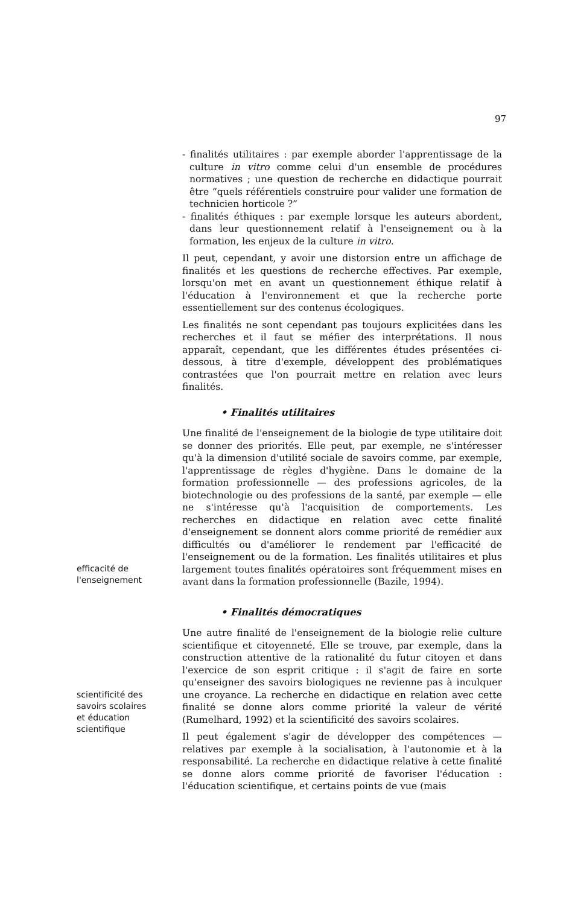97
- finalités utilitaires : par exemple aborder l'apprentissage de la culture in vitro comme celui d'un ensemble de procédures normatives ; une question de recherche en didactique pourrait être “quels référentiels construire pour valider une formation de technicien horticole ?”
- finalités éthiques : par exemple lorsque les auteurs abordent, dans leur questionnement relatif à l'enseignement ou à la formation, les enjeux de la culture in vitro.
Il peut, cependant, y avoir une distorsion entre un affichage de finalités et les questions de recherche effectives. Par exemple, lorsqu'on met en avant un questionnement éthique relatif à l'éducation à l'environnement et que la recherche porte essentiellement sur des contenus écologiques.
Les finalités ne sont cependant pas toujours explicitées dans les recherches et il faut se méfier des interprétations. Il nous apparaît, cependant, que les différentes études présentées ci-dessous, à titre d'exemple, développent des problématiques contrastées que l'on pourrait mettre en relation avec leurs finalités.
• Finalités utilitaires
efficacité de
l'enseignement
Une finalité de l'enseignement de la biologie de type utilitaire doit se donner des priorités. Elle peut, par exemple, ne s'intéresser qu'à la dimension d'utilité sociale de savoirs comme, par exemple, l'apprentissage de règles d'hygiène. Dans le domaine de la formation professionnelle — des professions agricoles, de la biotechnologie ou des professions de la santé, par exemple — elle ne s'intéresse qu'à l'acquisition de comportements. Les recherches en didactique en relation avec cette finalité d'enseignement se donnent alors comme priorité de remédier aux difficultés ou d'améliorer le rendement par l'efficacité de l'enseignement ou de la formation. Les finalités utilitaires et plus largement toutes finalités opératoires sont fréquemment mises en avant dans la formation professionnelle (Bazile, 1994).
• Finalités démocratiques
scientificité des
savoirs scolaires
et éducation
scientifique
Une autre finalité de l'enseignement de la biologie relie culture scientifique et citoyenneté. Elle se trouve, par exemple, dans la construction attentive de la rationalité du futur citoyen et dans l'exercice de son esprit critique : il s'agit de faire en sorte qu'enseigner des savoirs biologiques ne revienne pas à inculquer une croyance. La recherche en didactique en relation avec cette finalité se donne alors comme priorité la valeur de vérité (Rumelhard, 1992) et la scientificité des savoirs scolaires.
Il peut également s'agir de développer des compétences — relatives par exemple à la socialisation, à l'autonomie et à la responsabilité. La recherche en didactique relative à cette finalité se donne alors comme priorité de favoriser l'éducation : l'éducation scientifique, et certains points de vue (mais